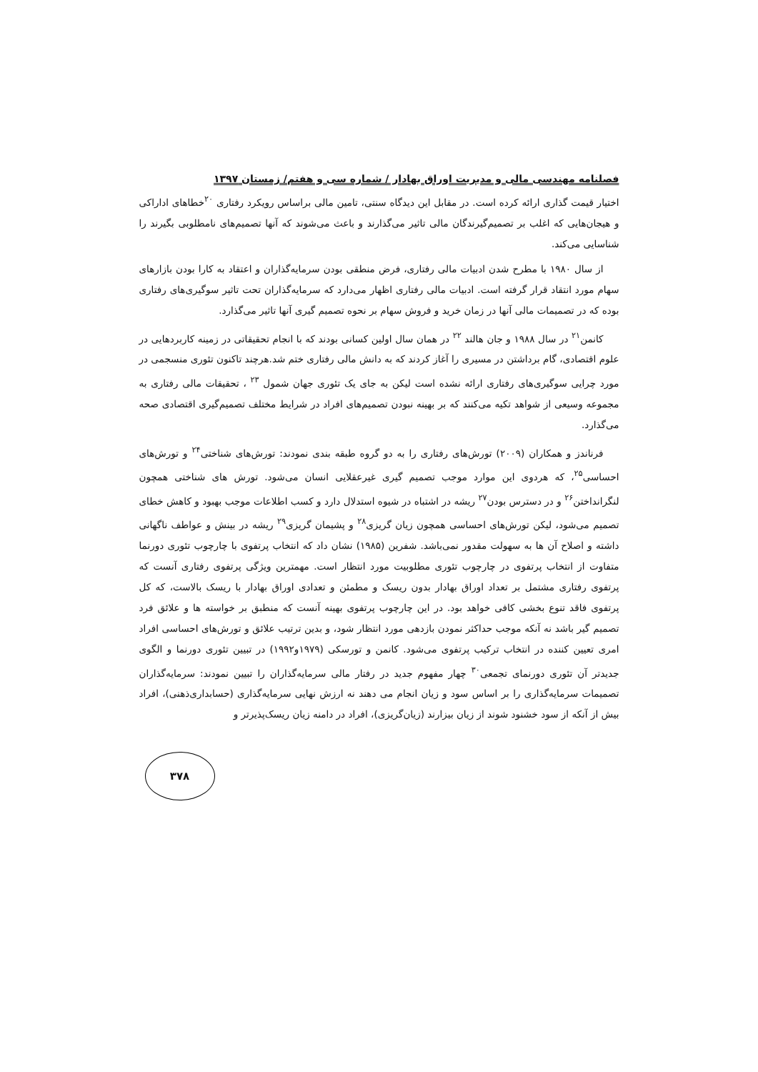فصلنامه مهندسی مالی و مدیریت اوراق بهادار / شماره سی و هفتم/ زمستان ۱۳۹۷
اختیار قیمت گذاری ارائه کرده است. در مقابل این دیدگاه سنتی، تامین مالی براساس رویکرد رفتاری <sup>۲۰</sup>خطاهای اداراکی و هیجان‌هایی که اغلب بر تصمیم‌گیرندگان مالی تاثیر می‌گذارند و باعث می‌شوند که آنها تصمیم‌های نامطلوبی بگیرند را شناسایی می‌کند.
از سال ۱۹۸۰ با مطرح شدن ادبیات مالی رفتاری، فرض منطقی بودن سرمایه‌گذاران و اعتقاد به کارا بودن بازارهای سهام مورد انتقاد قرار گرفته است. ادبیات مالی رفتاری اظهار می‌دارد که سرمایه‌گذاران تحت تاثیر سوگیری‌های رفتاری بوده که در تصمیمات مالی آنها در زمان خرید و فروش سهام بر نحوه تصمیم گیری آنها تاثیر می‌گذارد.
کانمن<sup>۲۱</sup> در سال ۱۹۸۸ و جان هالند <sup>۲۲</sup> در همان سال اولین کسانی بودند که با انجام تحقیقاتی در زمینه کاربردهایی در علوم اقتصادی، گام برداشتن در مسیری را آغاز کردند که به دانش مالی رفتاری ختم شد.هرچند تاکنون تئوری منسجمی در مورد چرایی سوگیری‌های رفتاری ارائه نشده است لیکن به جای یک تئوری جهان شمول <sup>۲۳</sup> ، تحقیقات مالی رفتاری به مجموعه وسیعی از شواهد تکیه می‌کنند که بر بهینه نبودن تصمیم‌های افراد در شرایط مختلف تصمیم‌گیری اقتصادی صحه می‌گذارد.
فرناندز و همکاران (۲۰۰۹) تورش‌های رفتاری را به دو گروه طبقه بندی نمودند: تورش‌های شناختی<sup>۲۴</sup> و تورش‌های احساسی<sup>۲۵</sup>، که هردوی این موارد موجب تصمیم گیری غیرعقلایی انسان می‌شود. تورش های شناختی همچون لنگرانداختن<sup>۲۶</sup> و در دسترس بودن<sup>۲۷</sup> ریشه در اشتباه در شیوه استدلال دارد و کسب اطلاعات موجب بهبود و کاهش خطای تصمیم می‌شود، لیکن تورش‌های احساسی همچون زیان گریزی<sup>۲۸</sup> و پشیمان گریزی<sup>۲۹</sup> ریشه در بینش و عواطف ناگهانی داشته و اصلاح آن ها به سهولت مقدور نمی‌باشد. شفرین (۱۹۸۵) نشان داد که انتخاب پرتفوی با چارچوب تئوری دورنما متفاوت از انتخاب پرتفوی در چارچوب تئوری مطلوبیت مورد انتظار است. مهمترین ویژگی پرتفوی رفتاری آنست که پرتفوی رفتاری مشتمل بر تعداد اوراق بهادار بدون ریسک و مطمئن و تعدادی اوراق بهادار با ریسک بالاست، که کل پرتفوی فاقد تنوع بخشی کافی خواهد بود. در این چارچوب پرتفوی بهینه آنست که منطبق بر خواسته ها و علائق فرد تصمیم گیر باشد نه آنکه موجب حداکثر نمودن بازدهی مورد انتظار شود، و بدین ترتیب علائق و تورش‌های احساسی افراد امری تعیین کننده در انتخاب ترکیب پرتفوی می‌شود. کانمن و تورسکی (۱۹۷۹و۱۹۹۲) در تبیین تئوری دورنما و الگوی جدیدتر آن تئوری دورنمای تجمعی<sup>۳۰</sup> چهار مفهوم جدید در رفتار مالی سرمایه‌گذاران را تبیین نمودند: سرمایه‌گذاران تصمیمات سرمایه‌گذاری را بر اساس سود و زیان انجام می دهند نه ارزش نهایی سرمایه‌گذاری (حسابداری‌ذهنی)، افراد بیش از آنکه از سود خشنود شوند از زیان بیزارند (زیان‌گریزی)، افراد در دامنه زیان ریسک‌پذیرتر و
۳۷۸